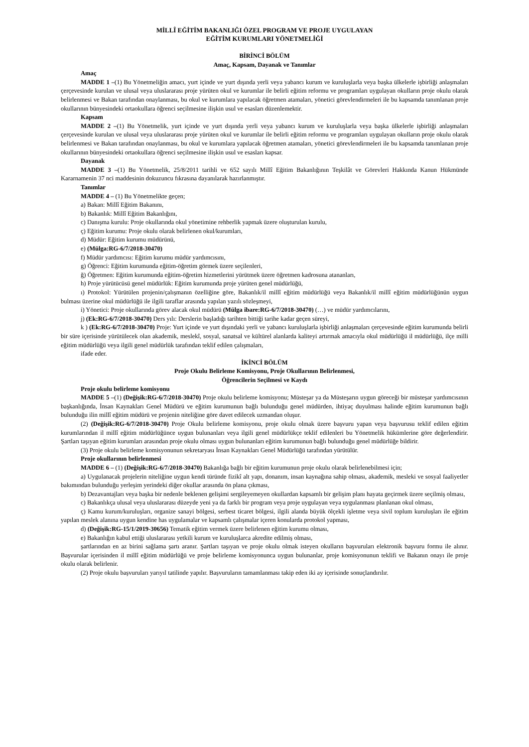MİLLÎ EĞİTİM BAKANLIĞI ÖZEL PROGRAM VE PROJE UYGULAYAN
EĞİTİM KURUMLARI YÖNETMELİĞİ
BİRİNCİ BÖLÜM
Amaç, Kapsam, Dayanak ve Tanımlar
Amaç
MADDE 1 –(1) Bu Yönetmeliğin amacı, yurt içinde ve yurt dışında yerli veya yabancı kurum ve kuruluşlarla veya başka ülkelerle işbirliği anlaşmaları çerçevesinde kurulan ve ulusal veya uluslararası proje yürüten okul ve kurumlar ile belirli eğitim reformu ve programları uygulayan okulların proje okulu olarak belirlenmesi ve Bakan tarafından onaylanması, bu okul ve kurumlara yapılacak öğretmen atamaları, yönetici görevlendirmeleri ile bu kapsamda tanımlanan proje okullarının bünyesindeki ortaokullara öğrenci seçilmesine ilişkin usul ve esasları düzenlemektir.
Kapsam
MADDE 2 –(1) Bu Yönetmelik, yurt içinde ve yurt dışında yerli veya yabancı kurum ve kuruluşlarla veya başka ülkelerle işbirliği anlaşmaları çerçevesinde kurulan ve ulusal veya uluslararası proje yürüten okul ve kurumlar ile belirli eğitim reformu ve programları uygulayan okulların proje okulu olarak belirlenmesi ve Bakan tarafından onaylanması, bu okul ve kurumlara yapılacak öğretmen atamaları, yönetici görevlendirmeleri ile bu kapsamda tanımlanan proje okullarının bünyesindeki ortaokullara öğrenci seçilmesine ilişkin usul ve esasları kapsar.
Dayanak
MADDE 3 –(1) Bu Yönetmelik, 25/8/2011 tarihli ve 652 sayılı Millî Eğitim Bakanlığının Teşkilât ve Görevleri Hakkında Kanun Hükmünde Kararnamenin 37 nci maddesinin dokuzuncu fıkrasına dayanılarak hazırlanmıştır.
Tanımlar
MADDE 4 – (1) Bu Yönetmelikte geçen;
a) Bakan: Millî Eğitim Bakanını,
b) Bakanlık: Millî Eğitim Bakanlığını,
c) Danışma kurulu: Proje okullarında okul yönetimine rehberlik yapmak üzere oluşturulan kurulu,
ç) Eğitim kurumu: Proje okulu olarak belirlenen okul/kurumları,
d) Müdür: Eğitim kurumu müdürünü,
e) (Mülga:RG-6/7/2018-30470)
f) Müdür yardımcısı: Eğitim kurumu müdür yardımcısını,
g) Öğrenci: Eğitim kurumunda eğitim-öğretim görmek üzere seçilenleri,
ğ) Öğretmen: Eğitim kurumunda eğitim-öğretim hizmetlerini yürütmek üzere öğretmen kadrosuna atananları,
h) Proje yürütücüsü genel müdürlük: Eğitim kurumunda proje yürüten genel müdürlüğü,
ı) Protokol: Yürütülen projenin/çalışmanın özelliğine göre, Bakanlık/il millî eğitim müdürlüğü veya Bakanlık/il millî eğitim müdürlüğünün uygun bulması üzerine okul müdürlüğü ile ilgili taraflar arasında yapılan yazılı sözleşmeyi,
i) Yönetici: Proje okullarında görev alacak okul müdürü (Mülga ibare:RG-6/7/2018-30470) (…) ve müdür yardımcılarını,
j) (Ek:RG-6/7/2018-30470) Ders yılı: Derslerin başladığı tarihten bittiği tarihe kadar geçen süreyi,
k ) (Ek:RG-6/7/2018-30470) Proje: Yurt içinde ve yurt dışındaki yerli ve yabancı kuruluşlarla işbirliği anlaşmaları çerçevesinde eğitim kurumunda belirli bir süre içerisinde yürütülecek olan akademik, meslekî, sosyal, sanatsal ve kültürel alanlarda kaliteyi artırmak amacıyla okul müdürlüğü il müdürlüğü, ilçe milli eğitim müdürlüğü veya ilgili genel müdürlük tarafından teklif edilen çalışmaları,
ifade eder.
İKİNCİ BÖLÜM
Proje Okulu Belirleme Komisyonu, Proje Okullarının Belirlenmesi,
Öğrencilerin Seçilmesi ve Kaydı
Proje okulu belirleme komisyonu
MADDE 5 –(1) (Değişik:RG-6/7/2018-30470) Proje okulu belirleme komisyonu; Müsteşar ya da Müsteşarın uygun göreceği bir müsteşar yardımcısının başkanlığında, İnsan Kaynakları Genel Müdürü ve eğitim kurumunun bağlı bulunduğu genel müdürden, ihtiyaç duyulması halinde eğitim kurumunun bağlı bulunduğu ilin millî eğitim müdürü ve projenin niteliğine göre davet edilecek uzmandan oluşur.
(2) (Değişik:RG-6/7/2018-30470) Proje Okulu belirleme komisyonu, proje okulu olmak üzere başvuru yapan veya başvurusu teklif edilen eğitim kurumlarından il millî eğitim müdürlüğünce uygun bulunanları veya ilgili genel müdürlükçe teklif edilenleri bu Yönetmelik hükümlerine göre değerlendirir. Şartları taşıyan eğitim kurumları arasından proje okulu olması uygun bulunanları eğitim kurumunun bağlı bulunduğu genel müdürlüğe bildirir.
(3) Proje okulu belirleme komisyonunun sekretaryası İnsan Kaynakları Genel Müdürlüğü tarafından yürütülür.
Proje okullarının belirlenmesi
MADDE 6 – (1) (Değişik:RG-6/7/2018-30470) Bakanlığa bağlı bir eğitim kurumunun proje okulu olarak belirlenebilmesi için;
a) Uygulanacak projelerin niteliğine uygun kendi türünde fizikî alt yapı, donanım, insan kaynağına sahip olması, akademik, mesleki ve sosyal faaliyetler bakımından bulunduğu yerleşim yerindeki diğer okullar arasında ön plana çıkması,
b) Dezavantajları veya başka bir nedenle beklenen gelişimi sergileyemeyen okullardan kapsamlı bir gelişim planı hayata geçirmek üzere seçilmiş olması,
c) Bakanlıkça ulusal veya uluslararası düzeyde yeni ya da farklı bir program veya proje uygulayan veya uygulanması planlanan okul olması,
ç) Kamu kurum/kuruluşları, organize sanayi bölgesi, serbest ticaret bölgesi, ilgili alanda büyük ölçekli işletme veya sivil toplum kuruluşları ile eğitim yapılan meslek alanına uygun kendine has uygulamalar ve kapsamlı çalışmalar içeren konularda protokol yapması,
d) (Değişik:RG-15/1/2019-30656) Tematik eğitim vermek üzere belirlenen eğitim kurumu olması,
e) Bakanlığın kabul ettiği uluslararası yetkili kurum ve kuruluşlarca akredite edilmiş olması,
şartlarından en az birini sağlama şartı aranır. Şartları taşıyan ve proje okulu olmak isteyen okulların başvuruları elektronik başvuru formu ile alınır. Başvurular içerisinden il millî eğitim müdürlüğü ve proje belirleme komisyonunca uygun bulunanlar, proje komisyonunun teklifi ve Bakanın onayı ile proje okulu olarak belirlenir.
(2) Proje okulu başvuruları yarıyıl tatilinde yapılır. Başvuruların tamamlanması takip eden iki ay içerisinde sonuçlandırılır.